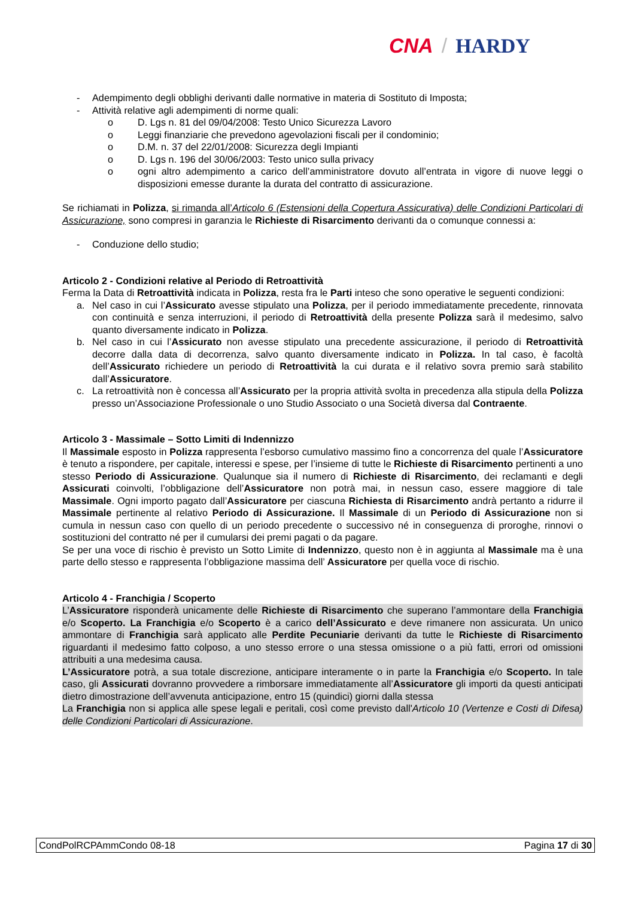CNA / HARDY
- Adempimento degli obblighi derivanti dalle normative in materia di Sostituto di Imposta;
- Attività relative agli adempimenti di norme quali:
o D. Lgs n. 81 del 09/04/2008: Testo Unico Sicurezza Lavoro
o Leggi finanziarie che prevedono agevolazioni fiscali per il condominio;
o D.M. n. 37 del 22/01/2008: Sicurezza degli Impianti
o D. Lgs n. 196 del 30/06/2003: Testo unico sulla privacy
o ogni altro adempimento a carico dell’amministratore dovuto all’entrata in vigore di nuove leggi o disposizioni emesse durante la durata del contratto di assicurazione.
Se richiamati in Polizza, si rimanda all’Articolo 6 (Estensioni della Copertura Assicurativa) delle Condizioni Particolari di Assicurazione, sono compresi in garanzia le Richieste di Risarcimento derivanti da o comunque connessi a:
- Conduzione dello studio;
Articolo 2 - Condizioni relative al Periodo di Retroattività
Ferma la Data di Retroattività indicata in Polizza, resta fra le Parti inteso che sono operative le seguenti condizioni:
a. Nel caso in cui l’Assicurato avesse stipulato una Polizza, per il periodo immediatamente precedente, rinnovata con continuità e senza interruzioni, il periodo di Retroattività della presente Polizza sarà il medesimo, salvo quanto diversamente indicato in Polizza.
b. Nel caso in cui l’Assicurato non avesse stipulato una precedente assicurazione, il periodo di Retroattività decorre dalla data di decorrenza, salvo quanto diversamente indicato in Polizza. In tal caso, è facoltà dell’Assicurato richiedere un periodo di Retroattività la cui durata e il relativo sovra premio sarà stabilito dall’Assicuratore.
c. La retroattività non è concessa all’Assicurato per la propria attività svolta in precedenza alla stipula della Polizza presso un’Associazione Professionale o uno Studio Associato o una Società diversa dal Contraente.
Articolo 3 - Massimale – Sotto Limiti di Indennizzo
Il Massimale esposto in Polizza rappresenta l’esborso cumulativo massimo fino a concorrenza del quale l’Assicuratore è tenuto a rispondere, per capitale, interessi e spese, per l’insieme di tutte le Richieste di Risarcimento pertinenti a uno stesso Periodo di Assicurazione. Qualunque sia il numero di Richieste di Risarcimento, dei reclamanti e degli Assicurati coinvolti, l’obbligazione dell’Assicuratore non potrà mai, in nessun caso, essere maggiore di tale Massimale. Ogni importo pagato dall’Assicuratore per ciascuna Richiesta di Risarcimento andrà pertanto a ridurre il Massimale pertinente al relativo Periodo di Assicurazione. Il Massimale di un Periodo di Assicurazione non si cumula in nessun caso con quello di un periodo precedente o successivo né in conseguenza di proroghe, rinnovi o sostituzioni del contratto né per il cumularsi dei premi pagati o da pagare.
Se per una voce di rischio è previsto un Sotto Limite di Indennizzo, questo non è in aggiunta al Massimale ma è una parte dello stesso e rappresenta l’obbligazione massima dell’ Assicuratore per quella voce di rischio.
Articolo 4 - Franchigia / Scoperto
L’Assicuratore risponderà unicamente delle Richieste di Risarcimento che superano l’ammontare della Franchigia e/o Scoperto. La Franchigia e/o Scoperto è a carico dell’Assicurato e deve rimanere non assicurata. Un unico ammontare di Franchigia sarà applicato alle Perdite Pecuniarie derivanti da tutte le Richieste di Risarcimento riguardanti il medesimo fatto colposo, a uno stesso errore o una stessa omissione o a più fatti, errori od omissioni attribuiti a una medesima causa.
L’Assicuratore potrà, a sua totale discrezione, anticipare interamente o in parte la Franchigia e/o Scoperto. In tale caso, gli Assicurati dovranno provvedere a rimborsare immediatamente all’Assicuratore gli importi da questi anticipati dietro dimostrazione dell’avvenuta anticipazione, entro 15 (quindici) giorni dalla stessa
La Franchigia non si applica alle spese legali e peritali, così come previsto dall'Articolo 10 (Vertenze e Costi di Difesa) delle Condizioni Particolari di Assicurazione.
CondPolRCPAmmCondo 08-18 Pagina 17 di 30